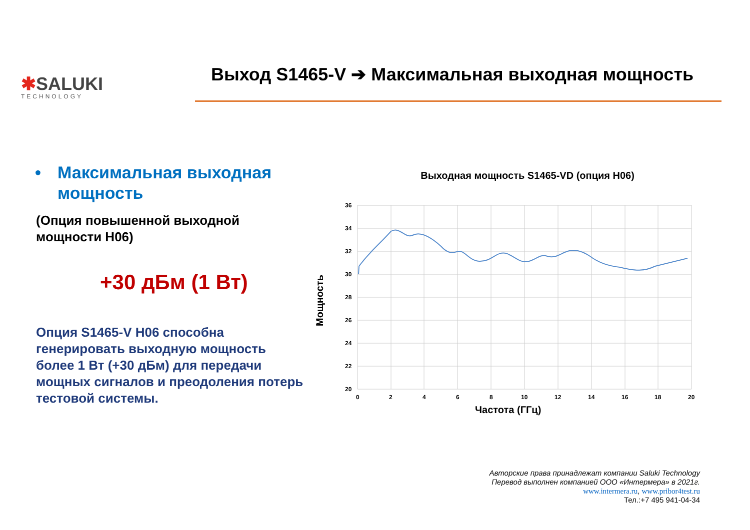✱SALUKI
TECHNOLOGY
Выход S1465-V ➔ Максимальная выходная мощность
• Максимальная выходная мощность
(Опция повышенной выходной мощности H06)
+30 дБм (1 Вт)
Опция S1465-V H06 способна генерировать выходную мощность более 1 Вт (+30 дБм) для передачи мощных сигналов и преодоления потерь тестовой системы.
Выходная мощность S1465-VD (опция H06)
36
34
32
30
28
26
24
22
20
0
2
4
6
8
10
12
14
16
18
20
Частота (ГГц)
Мощность
Авторские права принадлежат компании Saluki Technology
Перевод выполнен компанией ООО «Интермера» в 2021г.
www.intermera.ru, www.pribor4test.ru
Тел.:+7 495 941-04-34